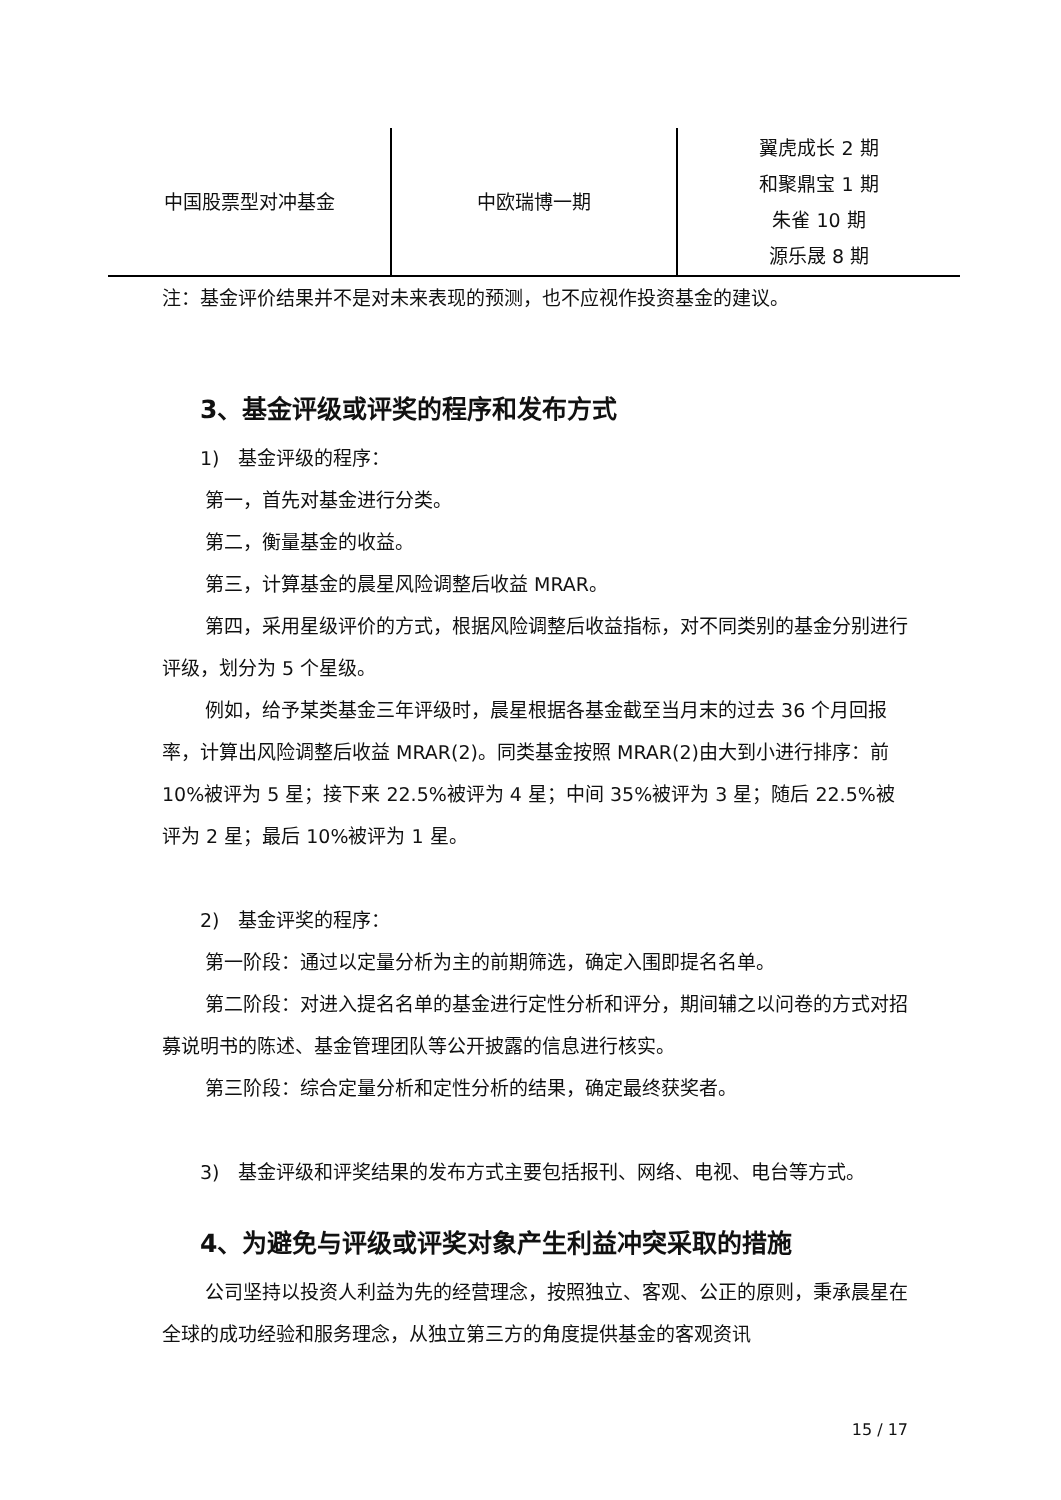| 中国股票型对冲基金 | 中欧瑞博一期 | 翼虎成长 2 期 和聚鼎宝 1 期 朱雀 10 期 源乐晟 8 期 |
注：基金评价结果并不是对未来表现的预测，也不应视作投资基金的建议。
3、基金评级或评奖的程序和发布方式
1) 基金评级的程序：
第一，首先对基金进行分类。
第二，衡量基金的收益。
第三，计算基金的晨星风险调整后收益 MRAR。
第四，采用星级评价的方式，根据风险调整后收益指标，对不同类别的基金分别进行评级，划分为 5 个星级。
例如，给予某类基金三年评级时，晨星根据各基金截至当月末的过去 36 个月回报率，计算出风险调整后收益 MRAR(2)。同类基金按照 MRAR(2)由大到小进行排序：前 10%被评为 5 星；接下来 22.5%被评为 4 星；中间 35%被评为 3 星；随后 22.5%被评为 2 星；最后 10%被评为 1 星。
2) 基金评奖的程序：
第一阶段：通过以定量分析为主的前期筛选，确定入围即提名名单。
第二阶段：对进入提名名单的基金进行定性分析和评分，期间辅之以问卷的方式对招募说明书的陈述、基金管理团队等公开披露的信息进行核实。
第三阶段：综合定量分析和定性分析的结果，确定最终获奖者。
3) 基金评级和评奖结果的发布方式主要包括报刊、网络、电视、电台等方式。
4、为避免与评级或评奖对象产生利益冲突采取的措施
公司坚持以投资人利益为先的经营理念，按照独立、客观、公正的原则，秉承晨星在全球的成功经验和服务理念，从独立第三方的角度提供基金的客观资讯
15 / 17